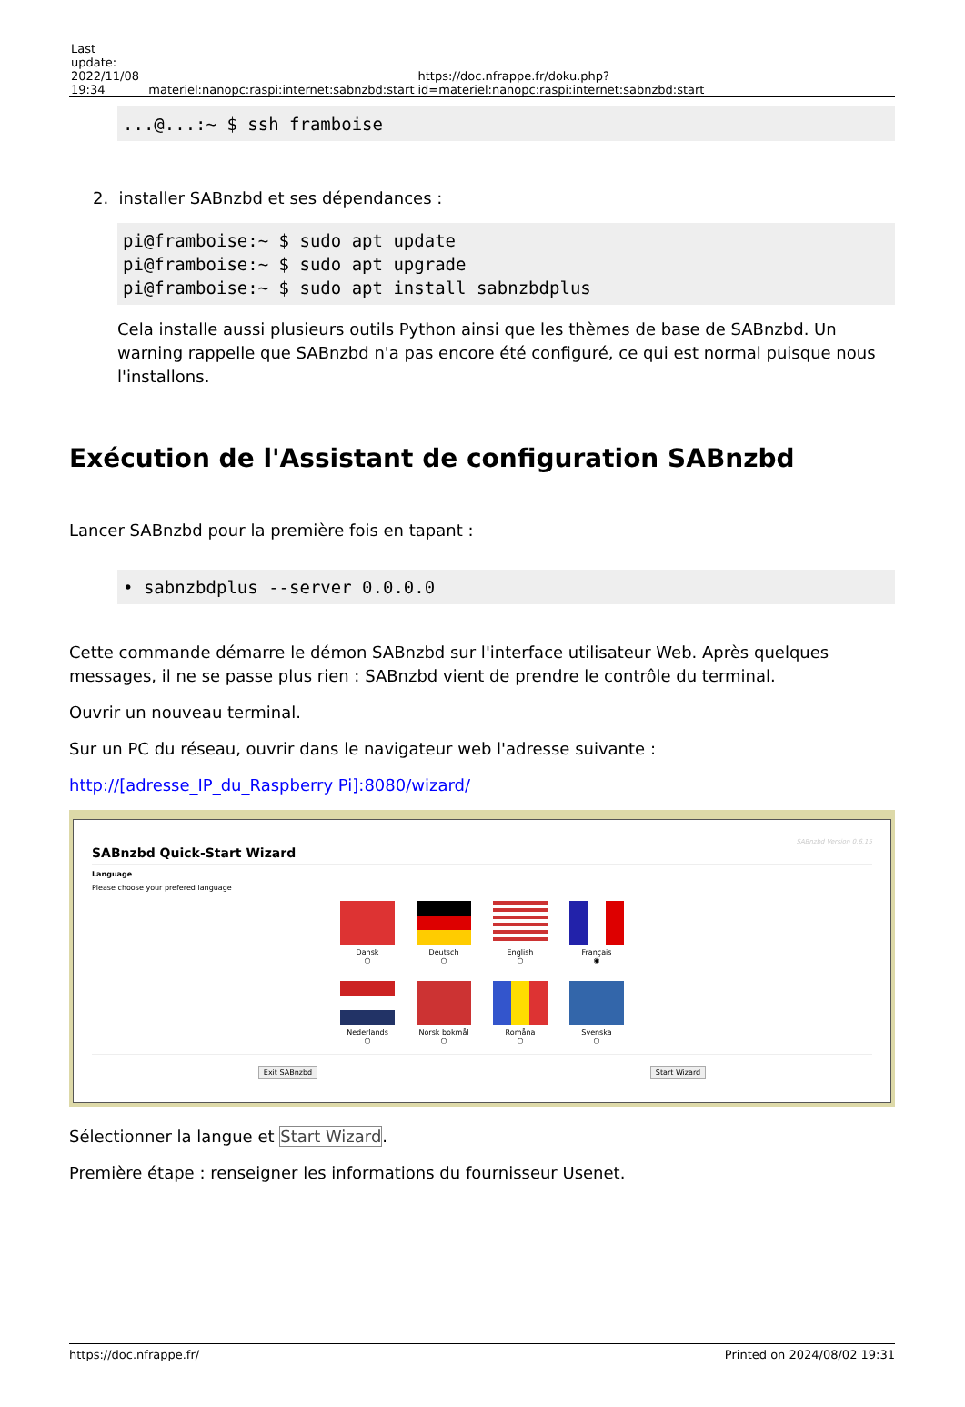| Last update: 2022/11/08 19:34 | materiel:nanopc:raspi:internet:sabnzbd:start | https://doc.nfrappe.fr/doku.php?id=materiel:nanopc:raspi:internet:sabnzbd:start |
...@...:~ $ ssh framboise
2. installer SABnzbd et ses dépendances :
pi@framboise:~ $ sudo apt update
pi@framboise:~ $ sudo apt upgrade
pi@framboise:~ $ sudo apt install sabnzbdplus
Cela installe aussi plusieurs outils Python ainsi que les thèmes de base de SABnzbd. Un warning rappelle que SABnzbd n'a pas encore été configuré, ce qui est normal puisque nous l'installons.
Exécution de l'Assistant de configuration SABnzbd
Lancer SABnzbd pour la première fois en tapant :
• sabnzbdplus --server 0.0.0.0
Cette commande démarre le démon SABnzbd sur l'interface utilisateur Web. Après quelques messages, il ne se passe plus rien : SABnzbd vient de prendre le contrôle du terminal.
Ouvrir un nouveau terminal.
Sur un PC du réseau, ouvrir dans le navigateur web l'adresse suivante :
http://[adresse_IP_du_Raspberry Pi]:8080/wizard/
SABnzbd Version 0.6.15
SABnzbd Quick-Start Wizard
Language
Please choose your prefered language
Dansk
○
Deutsch
○
English
○
Français
◉
Nederlands
○
Norsk bokmål
○
Romåna
○
Svenska
○
Exit SABnzbd Start Wizard
Sélectionner la langue et Start Wizard.
Première étape : renseigner les informations du fournisseur Usenet.
https://doc.nfrappe.fr/ Printed on 2024/08/02 19:31